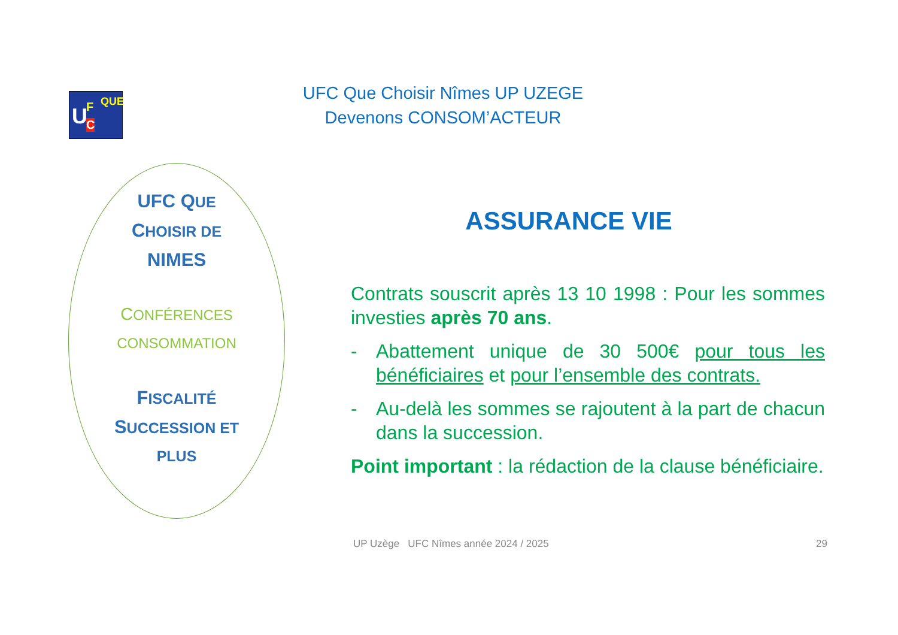U F
C
QUE
UFC Que Choisir Nîmes UP UZEGE
Devenons CONSOM’ACTEUR
UFC QUE
CHOISIR DE
NIMES
CONFÉRENCES
CONSOMMATION
FISCALITÉ
SUCCESSION ET
PLUS
ASSURANCE VIE
Contrats souscrit après 13 10 1998 : Pour les sommes investies après 70 ans.
- Abattement unique de 30 500€ pour tous les bénéficiaires et pour l’ensemble des contrats.
- Au-delà les sommes se rajoutent à la part de chacun dans la succession.
Point important : la rédaction de la clause bénéficiaire.
UP Uzège UFC Nîmes année 2024 / 2025 29